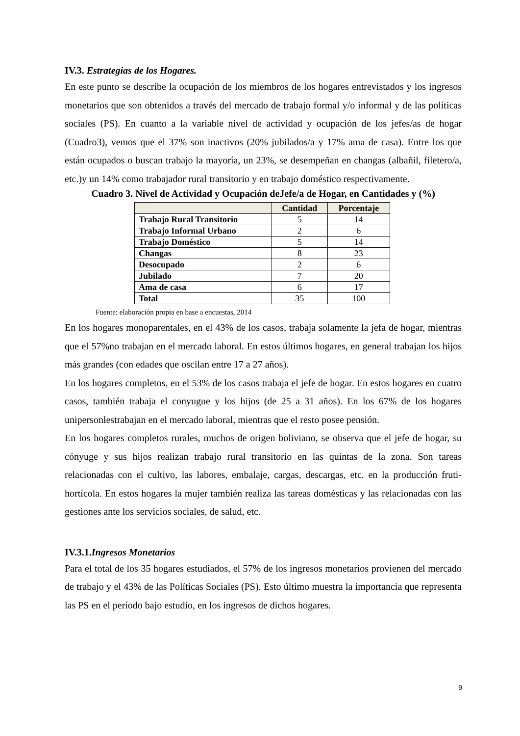IV.3. Estrategias de los Hogares.
En este punto se describe la ocupación de los miembros de los hogares entrevistados y los ingresos monetarios que son obtenidos a través del mercado de trabajo formal y/o informal y de las políticas sociales (PS). En cuanto a la variable nivel de actividad y ocupación de los jefes/as de hogar (Cuadro3), vemos que el 37% son inactivos (20% jubilados/a y 17% ama de casa). Entre los que están ocupados o buscan trabajo la mayoría, un 23%, se desempeñan en changas (albañil, filetero/a, etc.)y un 14% como trabajador rural transitorio y en trabajo doméstico respectivamente.
Cuadro 3. Nivel de Actividad y Ocupación deJefe/a de Hogar, en Cantidades y (%)
| | Cantidad | Porcentaje |
| --- | --- | --- |
| Trabajo Rural Transitorio | 5 | 14 |
| Trabajo Informal Urbano | 2 | 6 |
| Trabajo Doméstico | 5 | 14 |
| Changas | 8 | 23 |
| Desocupado | 2 | 6 |
| Jubilado | 7 | 20 |
| Ama de casa | 6 | 17 |
| Total | 35 | 100 |
Fuente: elaboración propia en base a encuestas, 2014
En los hogares monoparentales, en el 43% de los casos, trabaja solamente la jefa de hogar, mientras que el 57%no trabajan en el mercado laboral. En estos últimos hogares, en general trabajan los hijos más grandes (con edades que oscilan entre 17 a 27 años).
En los hogares completos, en el 53% de los casos trabaja el jefe de hogar. En estos hogares en cuatro casos, también trabaja el conyugue y los hijos (de 25 a 31 años). En los 67% de los hogares unipersonlestrabajan en el mercado laboral, mientras que el resto posee pensión.
En los hogares completos rurales, muchos de origen boliviano, se observa que el jefe de hogar, su cónyuge y sus hijos realizan trabajo rural transitorio en las quintas de la zona. Son tareas relacionadas con el cultivo, las labores, embalaje, cargas, descargas, etc. en la producción fruti-hortícola. En estos hogares la mujer también realiza las tareas domésticas y las relacionadas con las gestiones ante los servicios sociales, de salud, etc.
IV.3.1.Ingresos Monetarios
Para el total de los 35 hogares estudiados, el 57% de los ingresos monetarios provienen del mercado de trabajo y el 43% de las Políticas Sociales (PS). Esto último muestra la importancia que representa las PS en el período bajo estudio, en los ingresos de dichos hogares.
9